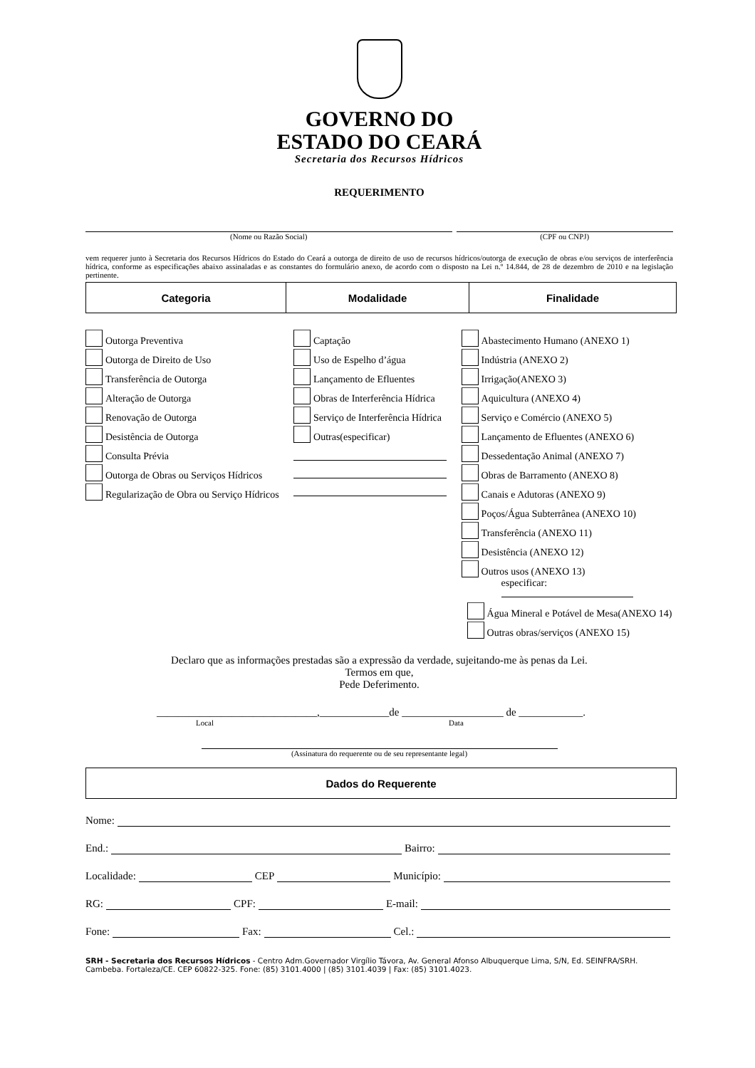GOVERNO DO
ESTADO DO CEARÁ
Secretaria dos Recursos Hídricos
REQUERIMENTO
(Nome ou Razão Social) (CPF ou CNPJ)
vem requerer junto à Secretaria dos Recursos Hídricos do Estado do Ceará a outorga de direito de uso de recursos hídricos/outorga de execução de obras e/ou serviços de interferência hídrica, conforme as especificações abaixo assinaladas e as constantes do formulário anexo, de acordo com o disposto na Lei n.º 14.844, de 28 de dezembro de 2010 e na legislação pertinente.
| Categoria | Modalidade | Finalidade |
Outorga Preventiva
Outorga de Direito de Uso
Transferência de Outorga
Alteração de Outorga
Renovação de Outorga
Desistência de Outorga
Consulta Prévia
Outorga de Obras ou Serviços Hídricos
Regularização de Obra ou Serviço Hídricos
Captação
Uso de Espelho d’água
Lançamento de Efluentes
Obras de Interferência Hídrica
Serviço de Interferência Hídrica
Outras(especificar)
Abastecimento Humano (ANEXO 1)
Indústria (ANEXO 2)
Irrigação(ANEXO 3)
Aquicultura (ANEXO 4)
Serviço e Comércio (ANEXO 5)
Lançamento de Efluentes (ANEXO 6)
Dessedentação Animal (ANEXO 7)
Obras de Barramento (ANEXO 8)
Canais e Adutoras (ANEXO 9)
Poços/Água Subterrânea (ANEXO 10)
Transferência (ANEXO 11)
Desistência (ANEXO 12)
Outros usos (ANEXO 13)
especificar:
Água Mineral e Potável de Mesa(ANEXO 14)
Outras obras/serviços (ANEXO 15)
Declaro que as informações prestadas são a expressão da verdade, sujeitando-me às penas da Lei.
Termos em que,
Pede Deferimento.
______________________________,_____________de ___________________ de ____________.
Local Data
(Assinatura do requerente ou de seu representante legal)
| Dados do Requerente |
Nome:
End.: Bairro:
Localidade: CEP Município:
RG: CPF: E-mail:
Fone: Fax: Cel.:
SRH - Secretaria dos Recursos Hídricos - Centro Adm.Governador Virgílio Távora, Av. General Afonso Albuquerque Lima, S/N, Ed. SEINFRA/SRH. Cambeba. Fortaleza/CE. CEP 60822-325. Fone: (85) 3101.4000 | (85) 3101.4039 | Fax: (85) 3101.4023.